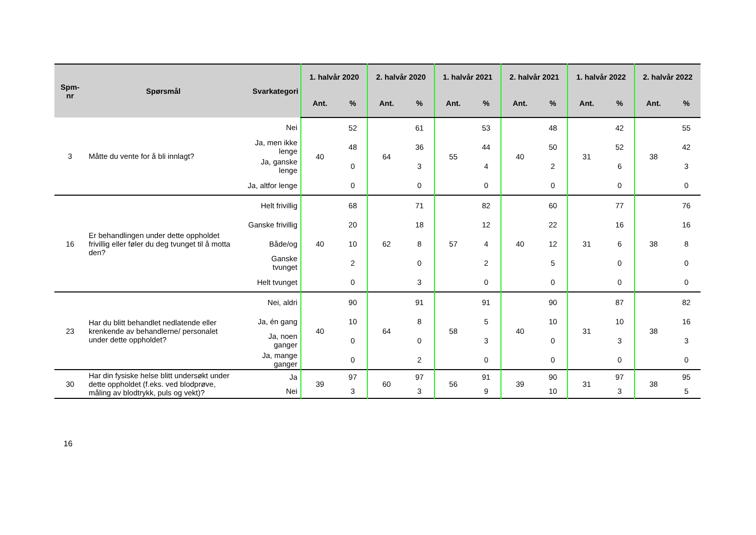| Spm- nr | Spørsmål | Svarkategori | 1. halvår 2020 | | 2. halvår 2020 | | 1. halvår 2021 | | 2. halvår 2021 | | 1. halvår 2022 | | 2. halvår 2022 | |
| --- | --- | --- | --- | --- | --- | --- | --- | --- | --- | --- | --- | --- | --- | --- |
| | | | Ant. | % | Ant. | % | Ant. | % | Ant. | % | Ant. | % | Ant. | % |
| 3 | Måtte du vente for å bli innlagt? | Nei | 40 | 52 | 64 | 61 | 55 | 53 | 40 | 48 | 31 | 42 | 38 | 55 |
| | | Ja, men ikke lenge | | 48 | | 36 | | 44 | | 50 | | 52 | | 42 |
| | | Ja, ganske lenge | | 0 | | 3 | | 4 | | 2 | | 6 | | 3 |
| | | Ja, altfor lenge | | 0 | | 0 | | 0 | | 0 | | 0 | | 0 |
| 16 | Er behandlingen under dette oppholdet frivillig eller føler du deg tvunget til å motta den? | Helt frivillig | 40 | 68 | 62 | 71 | 57 | 82 | 40 | 60 | 31 | 77 | 38 | 76 |
| | | Ganske frivillig | | 20 | | 18 | | 12 | | 22 | | 16 | | 16 |
| | | Både/og | | 10 | | 8 | | 4 | | 12 | | 6 | | 8 |
| | | Ganske tvunget | | 2 | | 0 | | 2 | | 5 | | 0 | | 0 |
| | | Helt tvunget | | 0 | | 3 | | 0 | | 0 | | 0 | | 0 |
| 23 | Har du blitt behandlet nedlatende eller krenkende av behandlerne/ personalet under dette oppholdet? | Nei, aldri | 40 | 90 | 64 | 91 | 58 | 91 | 40 | 90 | 31 | 87 | 38 | 82 |
| | | Ja, én gang | | 10 | | 8 | | 5 | | 10 | | 10 | | 16 |
| | | Ja, noen ganger | | 0 | | 0 | | 3 | | 0 | | 3 | | 3 |
| | | Ja, mange ganger | | 0 | | 2 | | 0 | | 0 | | 0 | | 0 |
| 30 | Har din fysiske helse blitt undersøkt under dette oppholdet (f.eks. ved blodprøve, måling av blodtrykk, puls og vekt)? | Ja | 39 | 97 | 60 | 97 | 56 | 91 | 39 | 90 | 31 | 97 | 38 | 95 |
| | | Nei | | 3 | | 3 | | 9 | | 10 | | 3 | | 5 |
16